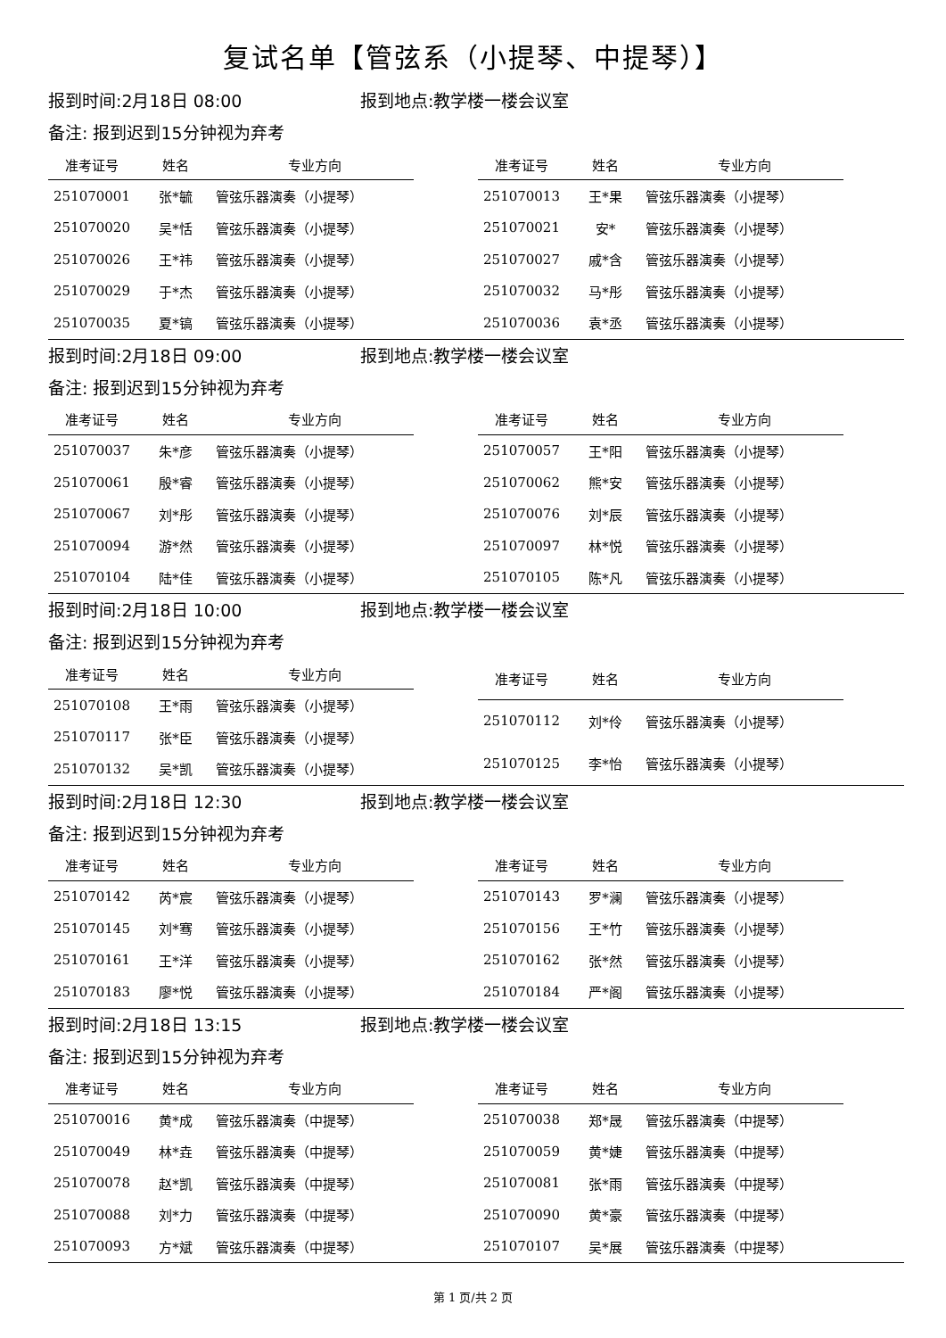复试名单【管弦系（小提琴、中提琴）】
报到时间:2月18日 08:00 报到地点:教学楼一楼会议室
备注: 报到迟到15分钟视为弃考
| 准考证号 | 姓名 | 专业方向 |
| --- | --- | --- |
| 251070001 | 张*毓 | 管弦乐器演奏（小提琴） |
| 251070020 | 吴*恬 | 管弦乐器演奏（小提琴） |
| 251070026 | 王*祎 | 管弦乐器演奏（小提琴） |
| 251070029 | 于*杰 | 管弦乐器演奏（小提琴） |
| 251070035 | 夏*镐 | 管弦乐器演奏（小提琴） |
| 准考证号 | 姓名 | 专业方向 |
| --- | --- | --- |
| 251070013 | 王*果 | 管弦乐器演奏（小提琴） |
| 251070021 | 安* | 管弦乐器演奏（小提琴） |
| 251070027 | 戚*含 | 管弦乐器演奏（小提琴） |
| 251070032 | 马*彤 | 管弦乐器演奏（小提琴） |
| 251070036 | 袁*丞 | 管弦乐器演奏（小提琴） |
报到时间:2月18日 09:00 报到地点:教学楼一楼会议室
备注: 报到迟到15分钟视为弃考
| 准考证号 | 姓名 | 专业方向 |
| --- | --- | --- |
| 251070037 | 朱*彦 | 管弦乐器演奏（小提琴） |
| 251070061 | 殷*睿 | 管弦乐器演奏（小提琴） |
| 251070067 | 刘*彤 | 管弦乐器演奏（小提琴） |
| 251070094 | 游*然 | 管弦乐器演奏（小提琴） |
| 251070104 | 陆*佳 | 管弦乐器演奏（小提琴） |
| 准考证号 | 姓名 | 专业方向 |
| --- | --- | --- |
| 251070057 | 王*阳 | 管弦乐器演奏（小提琴） |
| 251070062 | 熊*安 | 管弦乐器演奏（小提琴） |
| 251070076 | 刘*辰 | 管弦乐器演奏（小提琴） |
| 251070097 | 林*悦 | 管弦乐器演奏（小提琴） |
| 251070105 | 陈*凡 | 管弦乐器演奏（小提琴） |
报到时间:2月18日 10:00 报到地点:教学楼一楼会议室
备注: 报到迟到15分钟视为弃考
| 准考证号 | 姓名 | 专业方向 |
| --- | --- | --- |
| 251070108 | 王*雨 | 管弦乐器演奏（小提琴） |
| 251070117 | 张*臣 | 管弦乐器演奏（小提琴） |
| 251070132 | 吴*凯 | 管弦乐器演奏（小提琴） |
| 准考证号 | 姓名 | 专业方向 |
| --- | --- | --- |
| 251070112 | 刘*伶 | 管弦乐器演奏（小提琴） |
| 251070125 | 李*怡 | 管弦乐器演奏（小提琴） |
报到时间:2月18日 12:30 报到地点:教学楼一楼会议室
备注: 报到迟到15分钟视为弃考
| 准考证号 | 姓名 | 专业方向 |
| --- | --- | --- |
| 251070142 | 芮*宸 | 管弦乐器演奏（小提琴） |
| 251070145 | 刘*骞 | 管弦乐器演奏（小提琴） |
| 251070161 | 王*洋 | 管弦乐器演奏（小提琴） |
| 251070183 | 廖*悦 | 管弦乐器演奏（小提琴） |
| 准考证号 | 姓名 | 专业方向 |
| --- | --- | --- |
| 251070143 | 罗*澜 | 管弦乐器演奏（小提琴） |
| 251070156 | 王*竹 | 管弦乐器演奏（小提琴） |
| 251070162 | 张*然 | 管弦乐器演奏（小提琴） |
| 251070184 | 严*阁 | 管弦乐器演奏（小提琴） |
报到时间:2月18日 13:15 报到地点:教学楼一楼会议室
备注: 报到迟到15分钟视为弃考
| 准考证号 | 姓名 | 专业方向 |
| --- | --- | --- |
| 251070016 | 黄*成 | 管弦乐器演奏（中提琴） |
| 251070049 | 林*垚 | 管弦乐器演奏（中提琴） |
| 251070078 | 赵*凯 | 管弦乐器演奏（中提琴） |
| 251070088 | 刘*力 | 管弦乐器演奏（中提琴） |
| 251070093 | 方*斌 | 管弦乐器演奏（中提琴） |
| 准考证号 | 姓名 | 专业方向 |
| --- | --- | --- |
| 251070038 | 郑*晟 | 管弦乐器演奏（中提琴） |
| 251070059 | 黄*婕 | 管弦乐器演奏（中提琴） |
| 251070081 | 张*雨 | 管弦乐器演奏（中提琴） |
| 251070090 | 黄*豪 | 管弦乐器演奏（中提琴） |
| 251070107 | 吴*展 | 管弦乐器演奏（中提琴） |
第 1 页/共 2 页